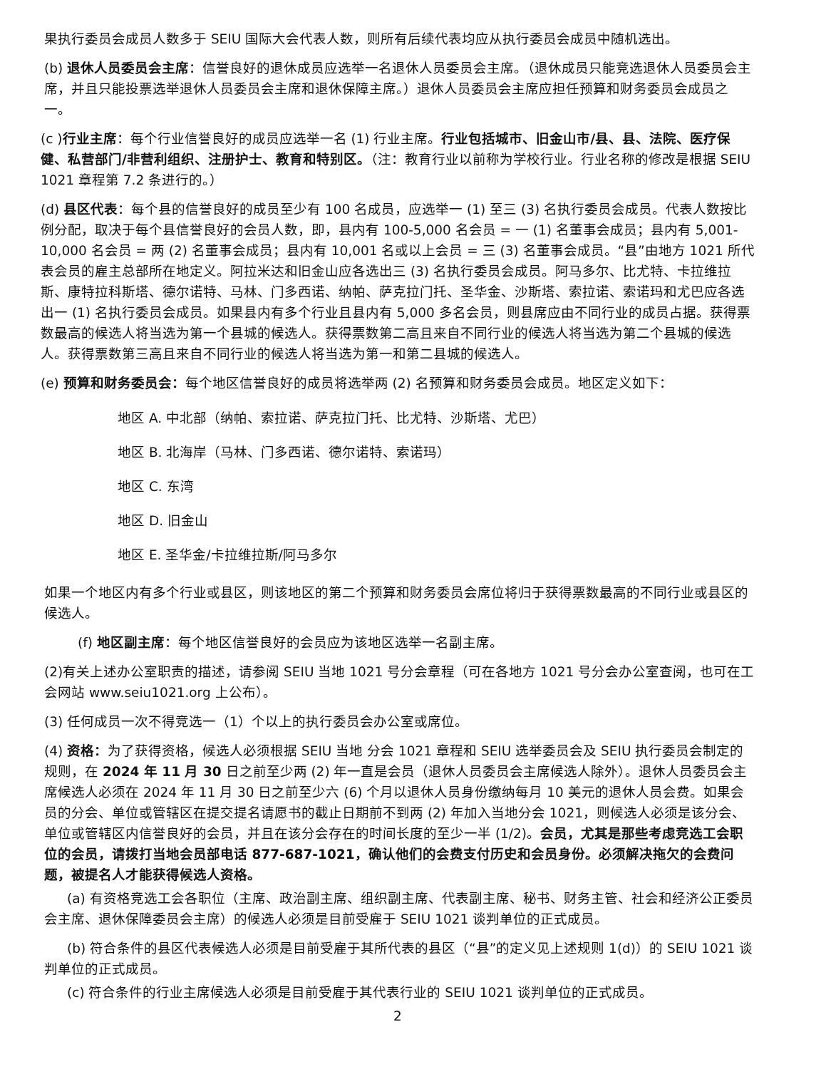果执行委员会成员人数多于 SEIU 国际大会代表人数，则所有后续代表均应从执行委员会成员中随机选出。
(b) 退休人员委员会主席：信誉良好的退休成员应选举一名退休人员委员会主席。（退休成员只能竞选退休人员委员会主席，并且只能投票选举退休人员委员会主席和退休保障主席。）退休人员委员会主席应担任预算和财务委员会成员之一。
(c )行业主席：每个行业信誉良好的成员应选举一名 (1) 行业主席。行业包括城市、旧金山市/县、县、法院、医疗保健、私营部门/非营利组织、注册护士、教育和特别区。（注：教育行业以前称为学校行业。行业名称的修改是根据 SEIU 1021 章程第 7.2 条进行的。）
(d) 县区代表：每个县的信誉良好的成员至少有 100 名成员，应选举一 (1) 至三 (3) 名执行委员会成员。代表人数按比例分配，取决于每个县信誉良好的会员人数，即，县内有 100-5,000 名会员 = 一 (1) 名董事会成员；县内有 5,001-10,000 名会员 = 两 (2) 名董事会成员；县内有 10,001 名或以上会员 = 三 (3) 名董事会成员。“县”由地方 1021 所代表会员的雇主总部所在地定义。阿拉米达和旧金山应各选出三 (3) 名执行委员会成员。阿马多尔、比尤特、卡拉维拉斯、康特拉科斯塔、德尔诺特、马林、门多西诺、纳帕、萨克拉门托、圣华金、沙斯塔、索拉诺、索诺玛和尤巴应各选出一 (1) 名执行委员会成员。如果县内有多个行业且县内有 5,000 多名会员，则县席应由不同行业的成员占据。获得票数最高的候选人将当选为第一个县城的候选人。获得票数第二高且来自不同行业的候选人将当选为第二个县城的候选人。获得票数第三高且来自不同行业的候选人将当选为第一和第二县城的候选人。
(e) 预算和财务委员会：每个地区信誉良好的成员将选举两 (2) 名预算和财务委员会成员。地区定义如下：
地区 A. 中北部（纳帕、索拉诺、萨克拉门托、比尤特、沙斯塔、尤巴）
地区 B. 北海岸（马林、门多西诺、德尔诺特、索诺玛）
地区 C. 东湾
地区 D. 旧金山
地区 E. 圣华金/卡拉维拉斯/阿马多尔
如果一个地区内有多个行业或县区，则该地区的第二个预算和财务委员会席位将归于获得票数最高的不同行业或县区的候选人。
(f) 地区副主席：每个地区信誉良好的会员应为该地区选举一名副主席。
(2)有关上述办公室职责的描述，请参阅 SEIU 当地 1021 号分会章程（可在各地方 1021 号分会办公室查阅，也可在工会网站 www.seiu1021.org 上公布）。
(3) 任何成员一次不得竞选一（1）个以上的执行委员会办公室或席位。
(4) 资格：为了获得资格，候选人必须根据 SEIU 当地 分会 1021 章程和 SEIU 选举委员会及 SEIU 执行委员会制定的规则，在 2024 年 11 月 30 日之前至少两 (2) 年一直是会员（退休人员委员会主席候选人除外）。退休人员委员会主席候选人必须在 2024 年 11 月 30 日之前至少六 (6) 个月以退休人员身份缴纳每月 10 美元的退休人员会费。如果会员的分会、单位或管辖区在提交提名请愿书的截止日期前不到两 (2) 年加入当地分会 1021，则候选人必须是该分会、单位或管辖区内信誉良好的会员，并且在该分会存在的时间长度的至少一半 (1/2)。会员，尤其是那些考虑竞选工会职位的会员，请拨打当地会员部电话 877-687-1021，确认他们的会费支付历史和会员身份。必须解决拖欠的会费问题，被提名人才能获得候选人资格。
(a) 有资格竞选工会各职位（主席、政治副主席、组织副主席、代表副主席、秘书、财务主管、社会和经济公正委员会主席、退休保障委员会主席）的候选人必须是目前受雇于 SEIU 1021 谈判单位的正式成员。
(b) 符合条件的县区代表候选人必须是目前受雇于其所代表的县区（“县”的定义见上述规则 1(d)）的 SEIU 1021 谈判单位的正式成员。
(c) 符合条件的行业主席候选人必须是目前受雇于其代表行业的 SEIU 1021 谈判单位的正式成员。
2